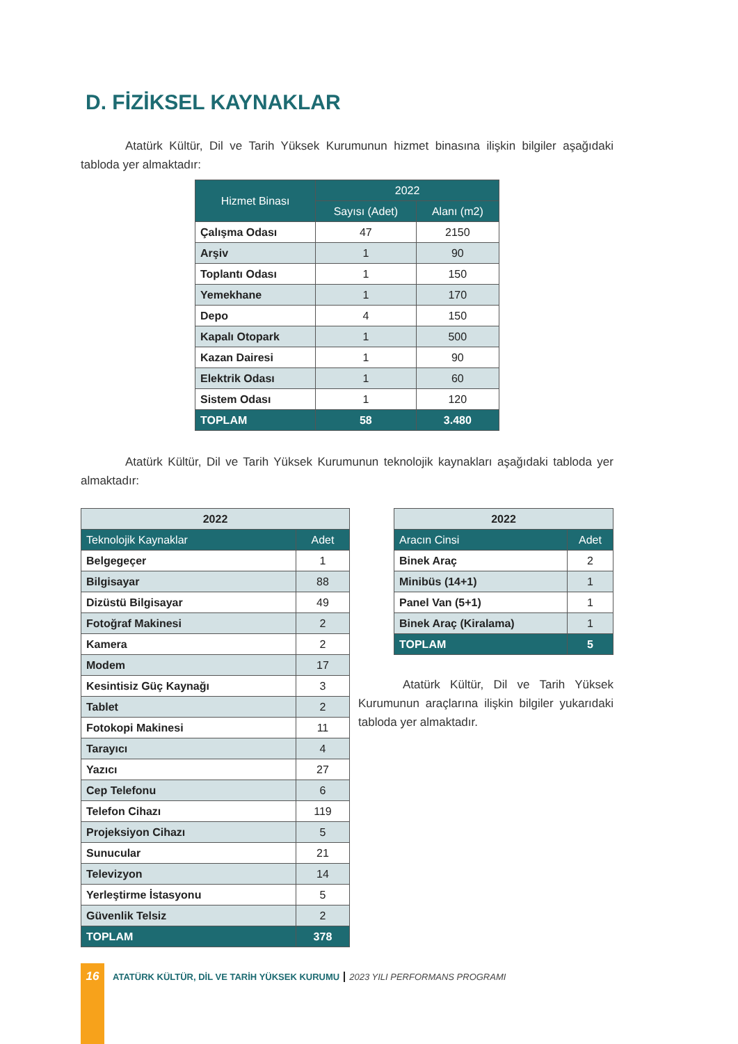D. FİZİKSEL KAYNAKLAR
Atatürk Kültür, Dil ve Tarih Yüksek Kurumunun hizmet binasına ilişkin bilgiler aşağıdaki tabloda yer almaktadır:
| Hizmet Binası | 2022 | |
| --- | --- | --- |
| | Sayısı (Adet) | Alanı (m2) |
| Çalışma Odası | 47 | 2150 |
| Arşiv | 1 | 90 |
| Toplantı Odası | 1 | 150 |
| Yemekhane | 1 | 170 |
| Depo | 4 | 150 |
| Kapalı Otopark | 1 | 500 |
| Kazan Dairesi | 1 | 90 |
| Elektrik Odası | 1 | 60 |
| Sistem Odası | 1 | 120 |
| TOPLAM | 58 | 3.480 |
Atatürk Kültür, Dil ve Tarih Yüksek Kurumunun teknolojik kaynakları aşağıdaki tabloda yer almaktadır:
| 2022 | |
| --- | --- |
| Teknolojik Kaynaklar | Adet |
| Belgegeçer | 1 |
| Bilgisayar | 88 |
| Dizüstü Bilgisayar | 49 |
| Fotoğraf Makinesi | 2 |
| Kamera | 2 |
| Modem | 17 |
| Kesintisiz Güç Kaynağı | 3 |
| Tablet | 2 |
| Fotokopi Makinesi | 11 |
| Tarayıcı | 4 |
| Yazıcı | 27 |
| Cep Telefonu | 6 |
| Telefon Cihazı | 119 |
| Projeksiyon Cihazı | 5 |
| Sunucular | 21 |
| Televizyon | 14 |
| Yerleştirme İstasyonu | 5 |
| Güvenlik Telsiz | 2 |
| TOPLAM | 378 |
| 2022 | |
| --- | --- |
| Aracın Cinsi | Adet |
| Binek Araç | 2 |
| Minibüs (14+1) | 1 |
| Panel Van (5+1) | 1 |
| Binek Araç (Kiralama) | 1 |
| TOPLAM | 5 |
Atatürk Kültür, Dil ve Tarih Yüksek Kurumunun araçlarına ilişkin bilgiler yukarıdaki tabloda yer almaktadır.
16 ATATÜRK KÜLTÜR, DİL VE TARİH YÜKSEK KURUMU 2023 YILI PERFORMANS PROGRAMI